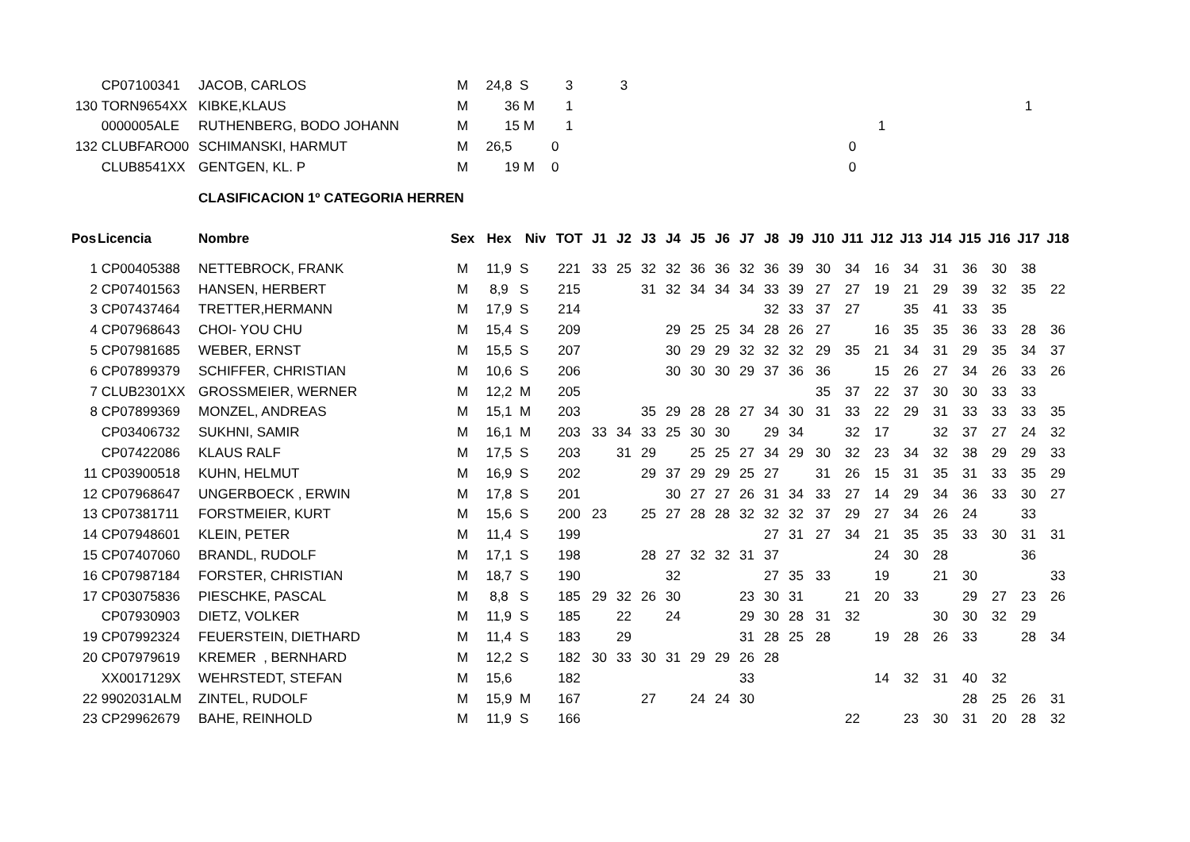| | CP07100341 | JACOB, CARLOS | M | 24,8 | S | 3 | | 3 | | | | | | | | | | | | | | | | |
| 130 | TORN9654XX | KIBKE,KLAUS | M | 36 | M | 1 | | | | | | | | | | | | | | | | | 1 | |
| | 0000005ALE | RUTHENBERG, BODO JOHANN | M | 15 | M | 1 | | | | | | | | | | | | 1 | | | | | | |
| 132 | CLUBFARO00 | SCHIMANSKI, HARMUT | M | 26,5 | | 0 | | | | | | | | | | | 0 | | | | | | | |
| | CLUB8541XX | GENTGEN, KL. P | M | 19 | M | 0 | | | | | | | | | | | 0 | | | | | | | |
| | | CLASIFICACION 1º CATEGORIA HERREN | | | | | | | | | | | | | | | | | | | | | | |
| Pos | Licencia | Nombre | Sex | Hex | Niv | TOT | J1 | J2 | J3 | J4 | J5 | J6 | J7 | J8 | J9 | J10 | J11 | J12 | J13 | J14 | J15 | J16 | J17 | J18 |
| 1 | CP00405388 | NETTEBROCK, FRANK | M | 11,9 | S | 221 | 33 | 25 | 32 | 32 | 36 | 36 | 32 | 36 | 39 | 30 | 34 | 16 | 34 | 31 | 36 | 30 | 38 | |
| 2 | CP07401563 | HANSEN, HERBERT | M | 8,9 | S | 215 | | | 31 | 32 | 34 | 34 | 34 | 33 | 39 | 27 | 27 | 19 | 21 | 29 | 39 | 32 | 35 | 22 |
| 3 | CP07437464 | TRETTER,HERMANN | M | 17,9 | S | 214 | | | | | | | | 32 | 33 | 37 | 27 | | 35 | 41 | 33 | 35 | | |
| 4 | CP07968643 | CHOI- YOU CHU | M | 15,4 | S | 209 | | | | 29 | 25 | 25 | 34 | 28 | 26 | 27 | | 16 | 35 | 35 | 36 | 33 | 28 | 36 |
| 5 | CP07981685 | WEBER, ERNST | M | 15,5 | S | 207 | | | | 30 | 29 | 29 | 32 | 32 | 32 | 29 | 35 | 21 | 34 | 31 | 29 | 35 | 34 | 37 |
| 6 | CP07899379 | SCHIFFER, CHRISTIAN | M | 10,6 | S | 206 | | | | 30 | 30 | 30 | 29 | 37 | 36 | 36 | | 15 | 26 | 27 | 34 | 26 | 33 | 26 |
| 7 | CLUB2301XX | GROSSMEIER, WERNER | M | 12,2 | M | 205 | | | | | | | | | | 35 | 37 | 22 | 37 | 30 | 30 | 33 | 33 | |
| 8 | CP07899369 | MONZEL, ANDREAS | M | 15,1 | M | 203 | | | 35 | 29 | 28 | 28 | 27 | 34 | 30 | 31 | 33 | 22 | 29 | 31 | 33 | 33 | 33 | 35 |
| | CP03406732 | SUKHNI, SAMIR | M | 16,1 | M | 203 | 33 | 34 | 33 | 25 | 30 | 30 | | 29 | 34 | | 32 | 17 | | 32 | 37 | 27 | 24 | 32 |
| | CP07422086 | KLAUS RALF | M | 17,5 | S | 203 | | 31 | 29 | | 25 | 25 | 27 | 34 | 29 | 30 | 32 | 23 | 34 | 32 | 38 | 29 | 29 | 33 |
| 11 | CP03900518 | KUHN, HELMUT | M | 16,9 | S | 202 | | | 29 | 37 | 29 | 29 | 25 | 27 | | 31 | 26 | 15 | 31 | 35 | 31 | 33 | 35 | 29 |
| 12 | CP07968647 | UNGERBOECK , ERWIN | M | 17,8 | S | 201 | | | | 30 | 27 | 27 | 26 | 31 | 34 | 33 | 27 | 14 | 29 | 34 | 36 | 33 | 30 | 27 |
| 13 | CP07381711 | FORSTMEIER, KURT | M | 15,6 | S | 200 | 23 | | 25 | 27 | 28 | 28 | 32 | 32 | 32 | 37 | 29 | 27 | 34 | 26 | 24 | | 33 | |
| 14 | CP07948601 | KLEIN, PETER | M | 11,4 | S | 199 | | | | | | | | 27 | 31 | 27 | 34 | 21 | 35 | 35 | 33 | 30 | 31 | 31 |
| 15 | CP07407060 | BRANDL, RUDOLF | M | 17,1 | S | 198 | | | 28 | 27 | 32 | 32 | 31 | 37 | | | | 24 | 30 | 28 | | | 36 | |
| 16 | CP07987184 | FORSTER, CHRISTIAN | M | 18,7 | S | 190 | | | | 32 | | | | 27 | 35 | 33 | | 19 | | 21 | 30 | | | 33 |
| 17 | CP03075836 | PIESCHKE, PASCAL | M | 8,8 | S | 185 | 29 | 32 | 26 | 30 | | | 23 | 30 | 31 | | 21 | 20 | 33 | | 29 | 27 | 23 | 26 |
| | CP07930903 | DIETZ, VOLKER | M | 11,9 | S | 185 | | 22 | | 24 | | | 29 | 30 | 28 | 31 | 32 | | | 30 | 30 | 32 | 29 | |
| 19 | CP07992324 | FEUERSTEIN, DIETHARD | M | 11,4 | S | 183 | | 29 | | | | | 31 | 28 | 25 | 28 | | 19 | 28 | 26 | 33 | | 28 | 34 |
| 20 | CP07979619 | KREMER , BERNHARD | M | 12,2 | S | 182 | 30 | 33 | 30 | 31 | 29 | 29 | 26 | 28 | | | | | | | | | | |
| | XX0017129X | WEHRSTEDT, STEFAN | M | 15,6 | | 182 | | | | | | | 33 | | | | | 14 | 32 | 31 | 40 | 32 | | |
| 22 | 9902031ALM | ZINTEL, RUDOLF | M | 15,9 | M | 167 | | | 27 | | 24 | 24 | 30 | | | | | | | | 28 | 25 | 26 | 31 |
| 23 | CP29962679 | BAHE, REINHOLD | M | 11,9 | S | 166 | | | | | | | | | | | 22 | | 23 | 30 | 31 | 20 | 28 | 32 |